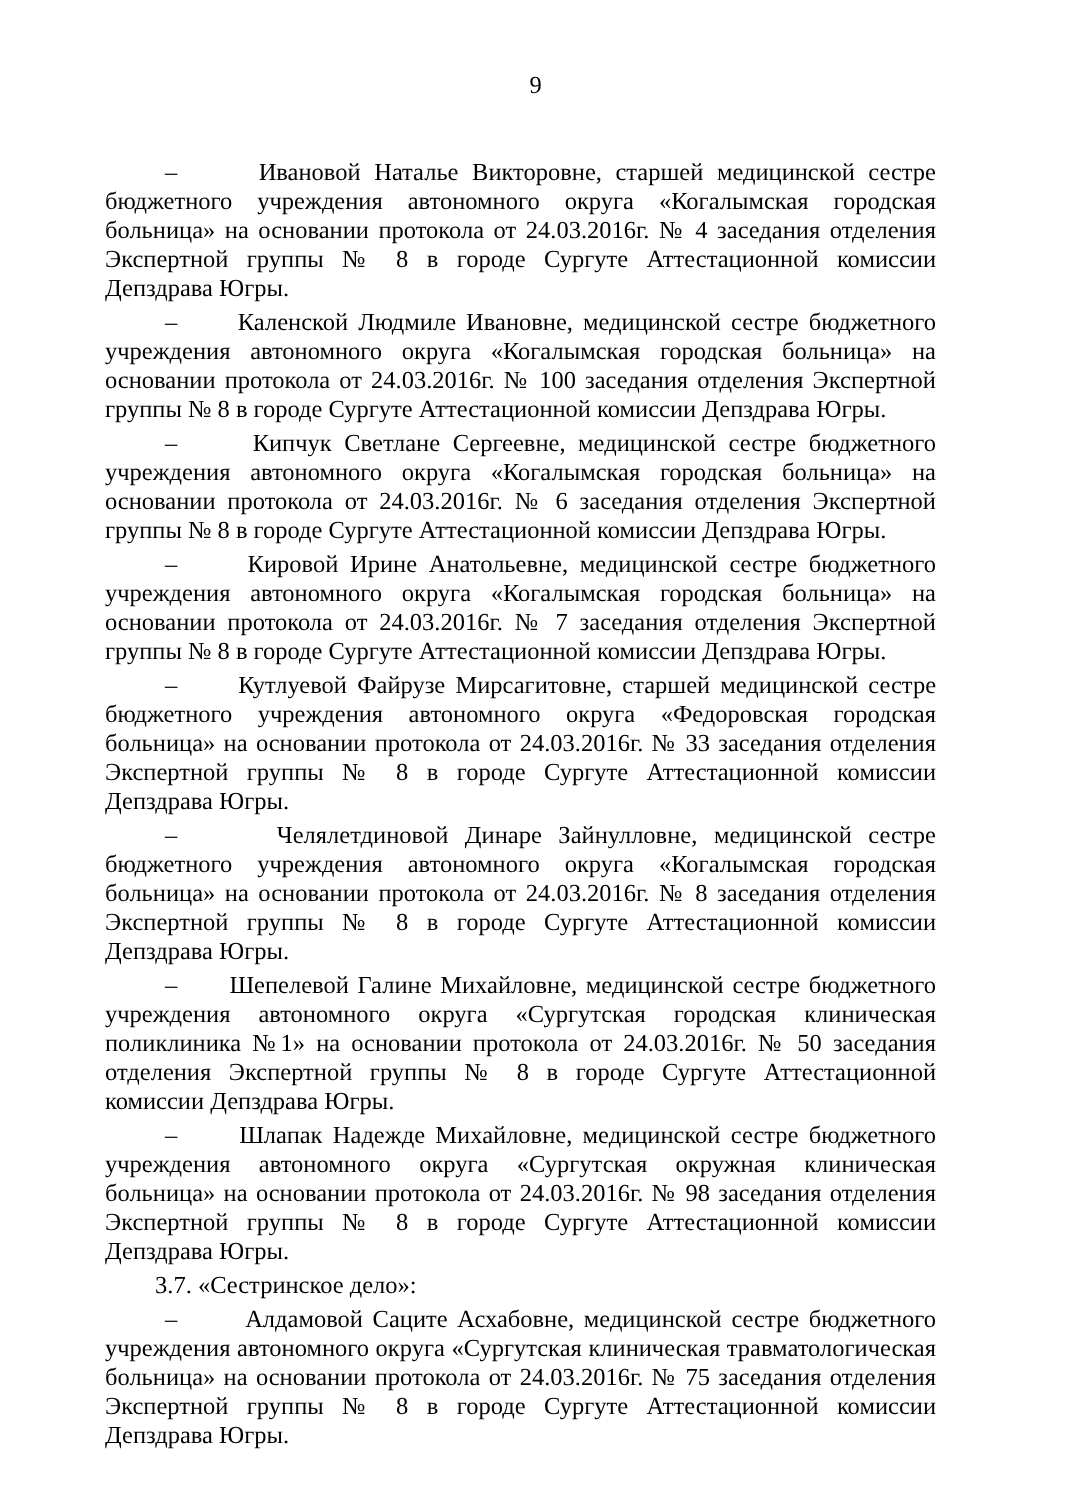9
– Ивановой Наталье Викторовне, старшей медицинской сестре бюджетного учреждения автономного округа «Когалымская городская больница» на основании протокола от 24.03.2016г. № 4 заседания отделения Экспертной группы № 8 в городе Сургуте Аттестационной комиссии Депздрава Югры.
– Каленской Людмиле Ивановне, медицинской сестре бюджетного учреждения автономного округа «Когалымская городская больница» на основании протокола от 24.03.2016г. № 100 заседания отделения Экспертной группы № 8 в городе Сургуте Аттестационной комиссии Депздрава Югры.
– Кипчук Светлане Сергеевне, медицинской сестре бюджетного учреждения автономного округа «Когалымская городская больница» на основании протокола от 24.03.2016г. № 6 заседания отделения Экспертной группы № 8 в городе Сургуте Аттестационной комиссии Депздрава Югры.
– Кировой Ирине Анатольевне, медицинской сестре бюджетного учреждения автономного округа «Когалымская городская больница» на основании протокола от 24.03.2016г. № 7 заседания отделения Экспертной группы № 8 в городе Сургуте Аттестационной комиссии Депздрава Югры.
– Кутлуевой Файрузе Мирсагитовне, старшей медицинской сестре бюджетного учреждения автономного округа «Федоровская городская больница» на основании протокола от 24.03.2016г. № 33 заседания отделения Экспертной группы № 8 в городе Сургуте Аттестационной комиссии Депздрава Югры.
– Челялетдиновой Динаре Зайнулловне, медицинской сестре бюджетного учреждения автономного округа «Когалымская городская больница» на основании протокола от 24.03.2016г. № 8 заседания отделения Экспертной группы № 8 в городе Сургуте Аттестационной комиссии Депздрава Югры.
– Шепелевой Галине Михайловне, медицинской сестре бюджетного учреждения автономного округа «Сургутская городская клиническая поликлиника №1» на основании протокола от 24.03.2016г. № 50 заседания отделения Экспертной группы № 8 в городе Сургуте Аттестационной комиссии Депздрава Югры.
– Шлапак Надежде Михайловне, медицинской сестре бюджетного учреждения автономного округа «Сургутская окружная клиническая больница» на основании протокола от 24.03.2016г. № 98 заседания отделения Экспертной группы № 8 в городе Сургуте Аттестационной комиссии Депздрава Югры.
3.7. «Сестринское дело»:
– Алдамовой Саците Асхабовне, медицинской сестре бюджетного учреждения автономного округа «Сургутская клиническая травматологическая больница» на основании протокола от 24.03.2016г. № 75 заседания отделения Экспертной группы № 8 в городе Сургуте Аттестационной комиссии Депздрава Югры.